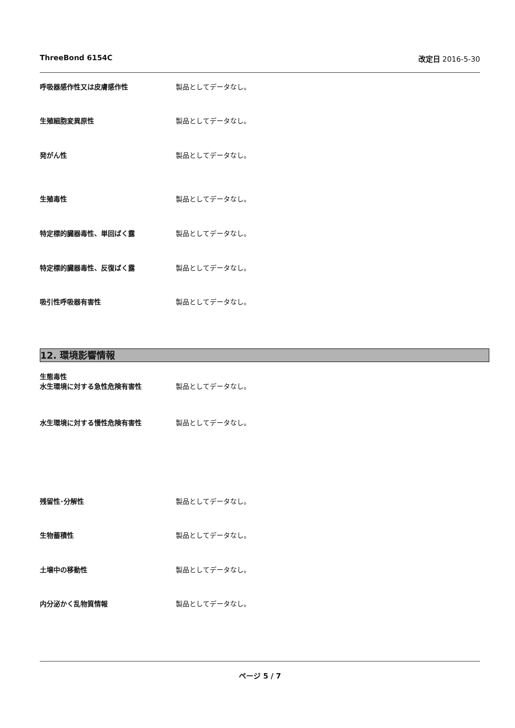ThreeBond 6154C 改定日 2016-5-30
呼吸器感作性又は皮膚感作性 製品としてデータなし。
生殖細胞変異原性 製品としてデータなし。
発がん性 製品としてデータなし。
生殖毒性 製品としてデータなし。
特定標的臓器毒性、単回ばく露 製品としてデータなし。
特定標的臓器毒性、反復ばく露 製品としてデータなし。
吸引性呼吸器有害性 製品としてデータなし。
12. 環境影響情報
生態毒性
水生環境に対する急性危険有害性
製品としてデータなし。
水生環境に対する慢性危険有害性 製品としてデータなし。
残留性･分解性 製品としてデータなし。
生物蓄積性 製品としてデータなし。
土壌中の移動性 製品としてデータなし。
内分泌かく乱物質情報 製品としてデータなし。
ページ 5 / 7